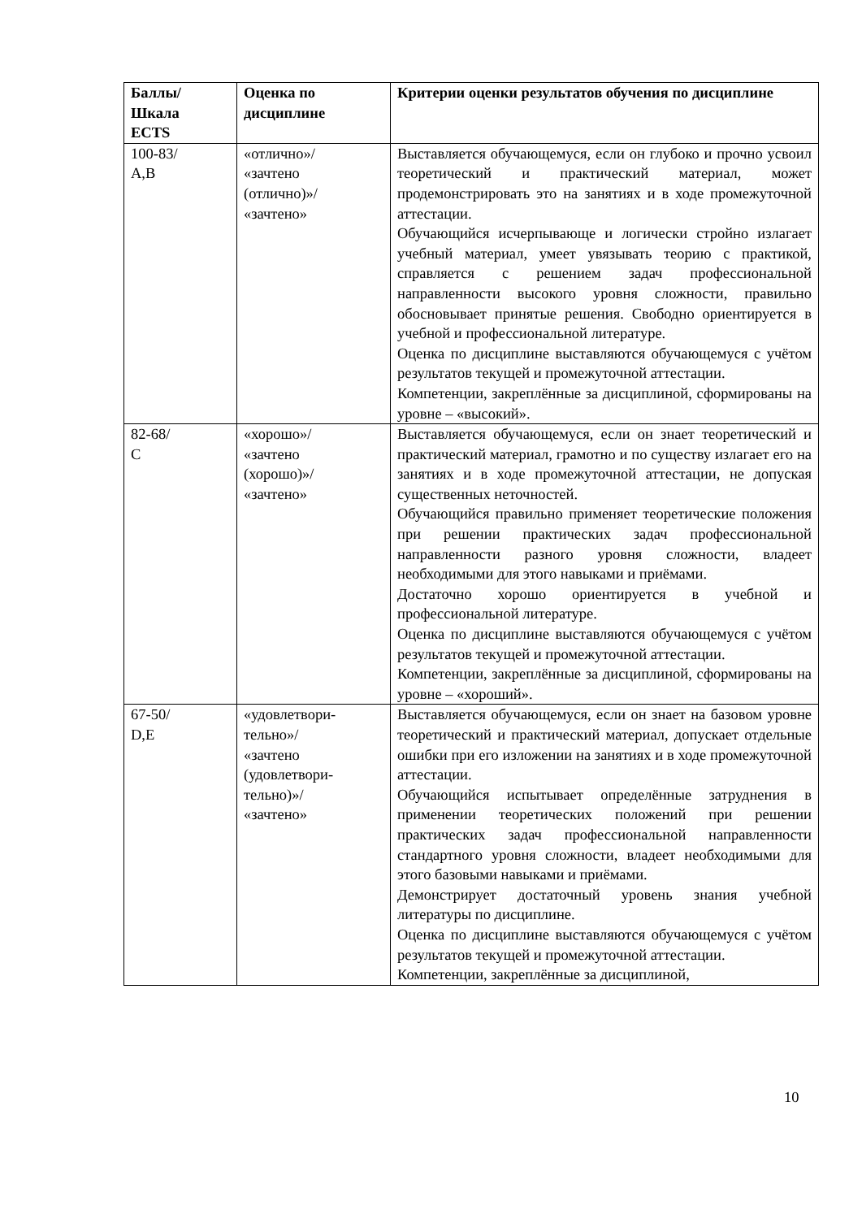| Баллы/ Шкала ECTS | Оценка по дисциплине | Критерии оценки результатов обучения по дисциплине |
| --- | --- | --- |
| 100-83/ A,B | «отлично»/ «зачтено (отлично)»/ «зачтено» | Выставляется обучающемуся, если он глубоко и прочно усвоил теоретический и практический материал, может продемонстрировать это на занятиях и в ходе промежуточной аттестации. Обучающийся исчерпывающе и логически стройно излагает учебный материал, умеет увязывать теорию с практикой, справляется с решением задач профессиональной направленности высокого уровня сложности, правильно обосновывает принятые решения. Свободно ориентируется в учебной и профессиональной литературе. Оценка по дисциплине выставляются обучающемуся с учётом результатов текущей и промежуточной аттестации. Компетенции, закреплённые за дисциплиной, сформированы на уровне – «высокий». |
| 82-68/ С | «хорошо»/ «зачтено (хорошо)»/ «зачтено» | Выставляется обучающемуся, если он знает теоретический и практический материал, грамотно и по существу излагает его на занятиях и в ходе промежуточной аттестации, не допуская существенных неточностей. Обучающийся правильно применяет теоретические положения при решении практических задач профессиональной направленности разного уровня сложности, владеет необходимыми для этого навыками и приёмами. Достаточно хорошо ориентируется в учебной и профессиональной литературе. Оценка по дисциплине выставляются обучающемуся с учётом результатов текущей и промежуточной аттестации. Компетенции, закреплённые за дисциплиной, сформированы на уровне – «хороший». |
| 67-50/ D,E | «удовлетвори- тельно»/ «зачтено (удовлетвори- тельно)»/ «зачтено» | Выставляется обучающемуся, если он знает на базовом уровне теоретический и практический материал, допускает отдельные ошибки при его изложении на занятиях и в ходе промежуточной аттестации. Обучающийся испытывает определённые затруднения в применении теоретических положений при решении практических задач профессиональной направленности стандартного уровня сложности, владеет необходимыми для этого базовыми навыками и приёмами. Демонстрирует достаточный уровень знания учебной литературы по дисциплине. Оценка по дисциплине выставляются обучающемуся с учётом результатов текущей и промежуточной аттестации. Компетенции, закреплённые за дисциплиной, |
10